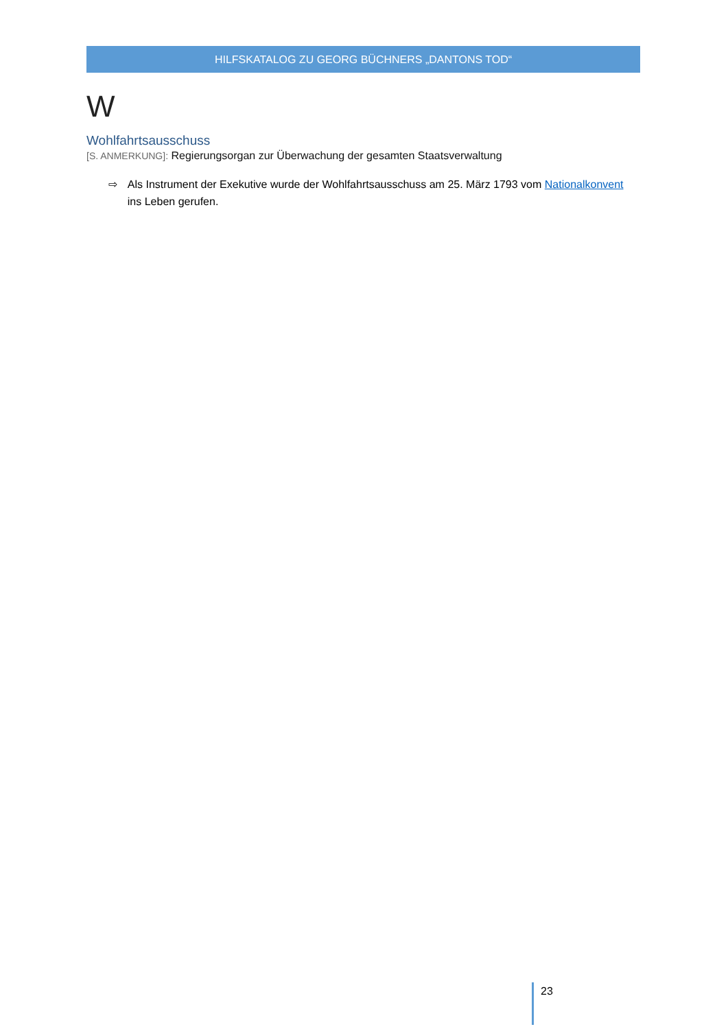HILFSKATALOG ZU GEORG BÜCHNERS „DANTONS TOD“
W
Wohlfahrtsausschuss
[S. ANMERKUNG]: Regierungsorgan zur Überwachung der gesamten Staatsverwaltung
⇨ Als Instrument der Exekutive wurde der Wohlfahrtsausschuss am 25. März 1793 vom Nationalkonvent ins Leben gerufen.
23